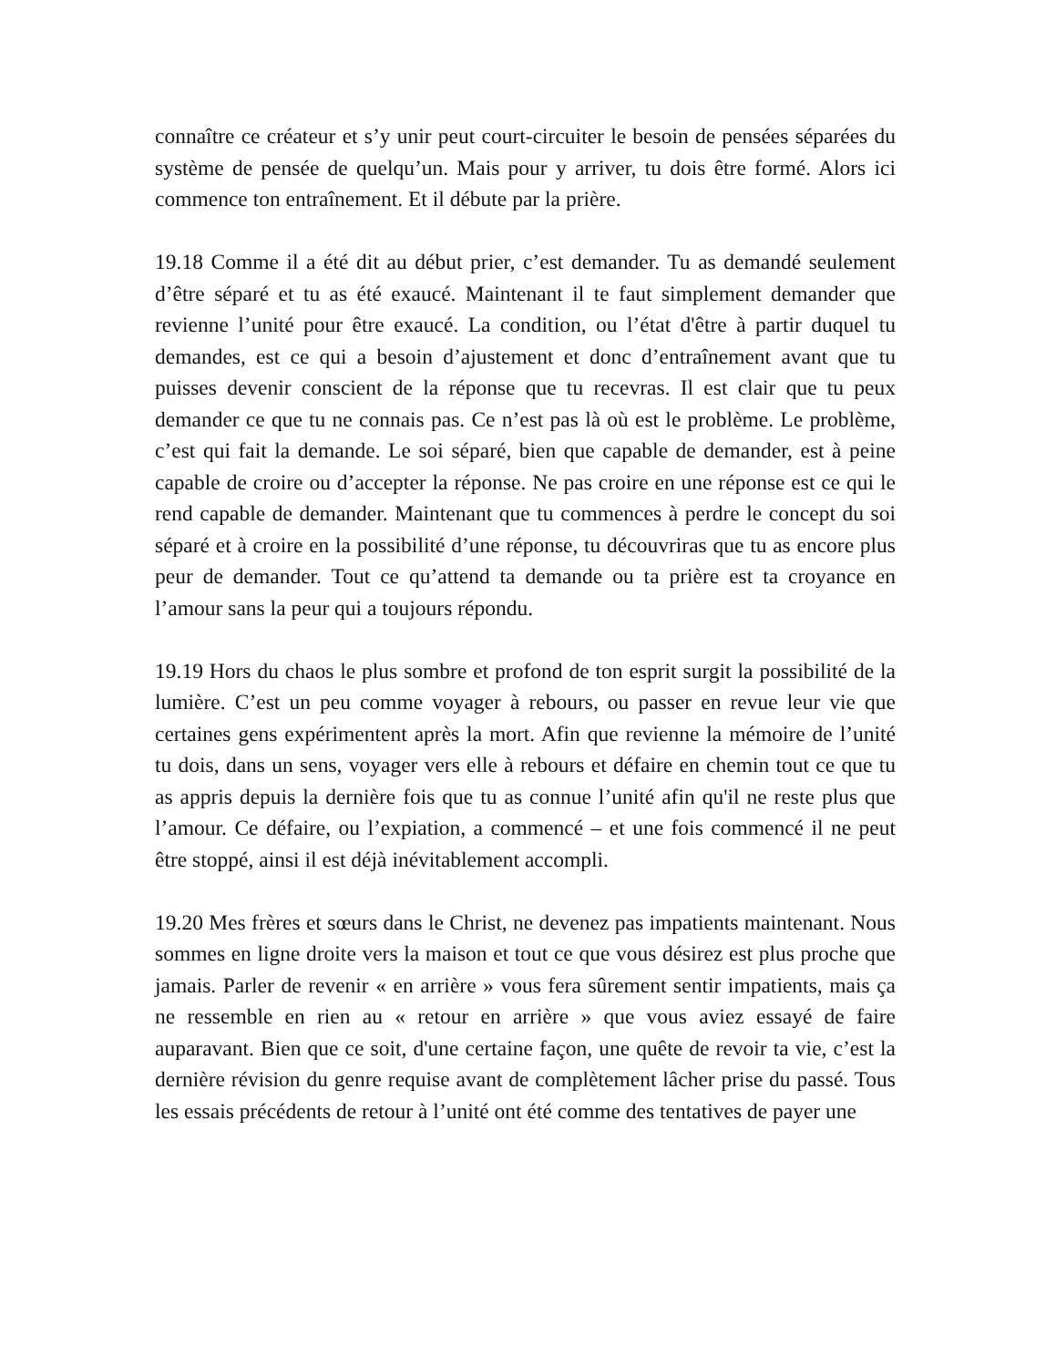connaître ce créateur et s’y unir peut court-circuiter le besoin de pensées séparées du système de pensée de quelqu’un. Mais pour y arriver, tu dois être formé. Alors ici commence ton entraînement. Et il débute par la prière.
19.18 Comme il a été dit au début prier, c’est demander. Tu as demandé seulement d’être séparé et tu as été exaucé. Maintenant il te faut simplement demander que revienne l’unité pour être exaucé. La condition, ou l’état d'être à partir duquel tu demandes, est ce qui a besoin d’ajustement et donc d’entraînement avant que tu puisses devenir conscient de la réponse que tu recevras. Il est clair que tu peux demander ce que tu ne connais pas. Ce n’est pas là où est le problème. Le problème, c’est qui fait la demande. Le soi séparé, bien que capable de demander, est à peine capable de croire ou d’accepter la réponse. Ne pas croire en une réponse est ce qui le rend capable de demander. Maintenant que tu commences à perdre le concept du soi séparé et à croire en la possibilité d’une réponse, tu découvriras que tu as encore plus peur de demander. Tout ce qu’attend ta demande ou ta prière est ta croyance en l’amour sans la peur qui a toujours répondu.
19.19 Hors du chaos le plus sombre et profond de ton esprit surgit la possibilité de la lumière. C’est un peu comme voyager à rebours, ou passer en revue leur vie que certaines gens expérimentent après la mort. Afin que revienne la mémoire de l’unité tu dois, dans un sens, voyager vers elle à rebours et défaire en chemin tout ce que tu as appris depuis la dernière fois que tu as connue l’unité afin qu'il ne reste plus que l’amour. Ce défaire, ou l’expiation, a commencé – et une fois commencé il ne peut être stoppé, ainsi il est déjà inévitablement accompli.
19.20 Mes frères et sœurs dans le Christ, ne devenez pas impatients maintenant. Nous sommes en ligne droite vers la maison et tout ce que vous désirez est plus proche que jamais. Parler de revenir « en arrière » vous fera sûrement sentir impatients, mais ça ne ressemble en rien au « retour en arrière » que vous aviez essayé de faire auparavant. Bien que ce soit, d'une certaine façon, une quête de revoir ta vie, c’est la dernière révision du genre requise avant de complètement lâcher prise du passé. Tous les essais précédents de retour à l’unité ont été comme des tentatives de payer une